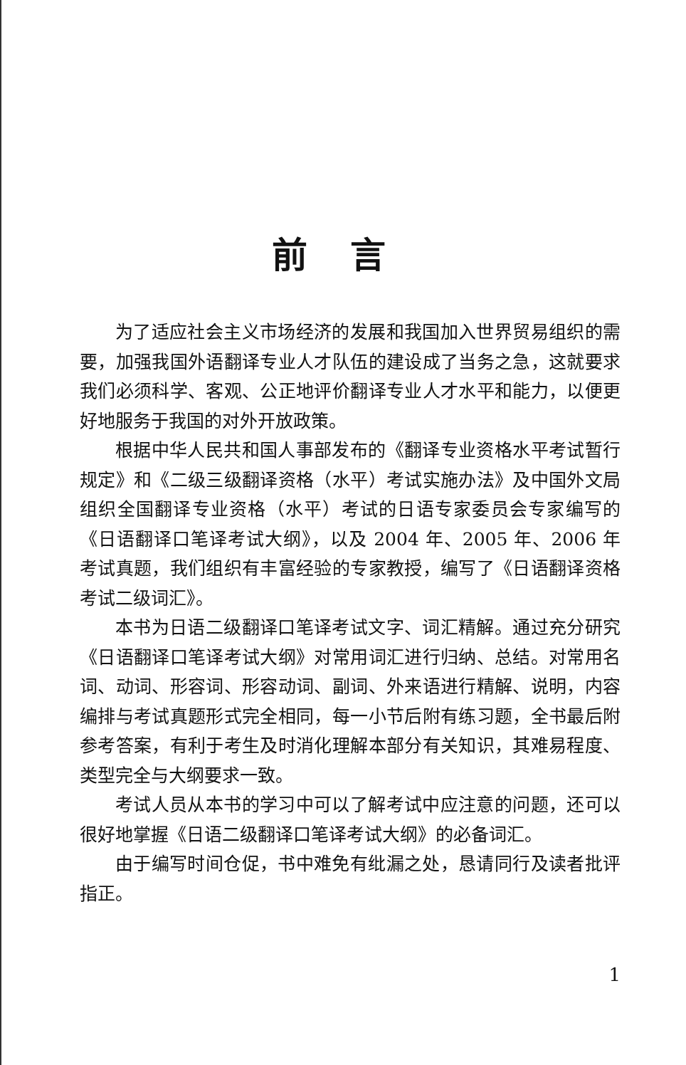前言
为了适应社会主义市场经济的发展和我国加入世界贸易组织的需要，加强我国外语翻译专业人才队伍的建设成了当务之急，这就要求我们必须科学、客观、公正地评价翻译专业人才水平和能力，以便更好地服务于我国的对外开放政策。
根据中华人民共和国人事部发布的《翻译专业资格水平考试暂行规定》和《二级三级翻译资格（水平）考试实施办法》及中国外文局组织全国翻译专业资格（水平）考试的日语专家委员会专家编写的《日语翻译口笔译考试大纲》，以及 2004 年、2005 年、2006 年考试真题，我们组织有丰富经验的专家教授，编写了《日语翻译资格考试二级词汇》。
本书为日语二级翻译口笔译考试文字、词汇精解。通过充分研究《日语翻译口笔译考试大纲》对常用词汇进行归纳、总结。对常用名词、动词、形容词、形容动词、副词、外来语进行精解、说明，内容编排与考试真题形式完全相同，每一小节后附有练习题，全书最后附参考答案，有利于考生及时消化理解本部分有关知识，其难易程度、类型完全与大纲要求一致。
考试人员从本书的学习中可以了解考试中应注意的问题，还可以很好地掌握《日语二级翻译口笔译考试大纲》的必备词汇。
由于编写时间仓促，书中难免有纰漏之处，恳请同行及读者批评指正。
1